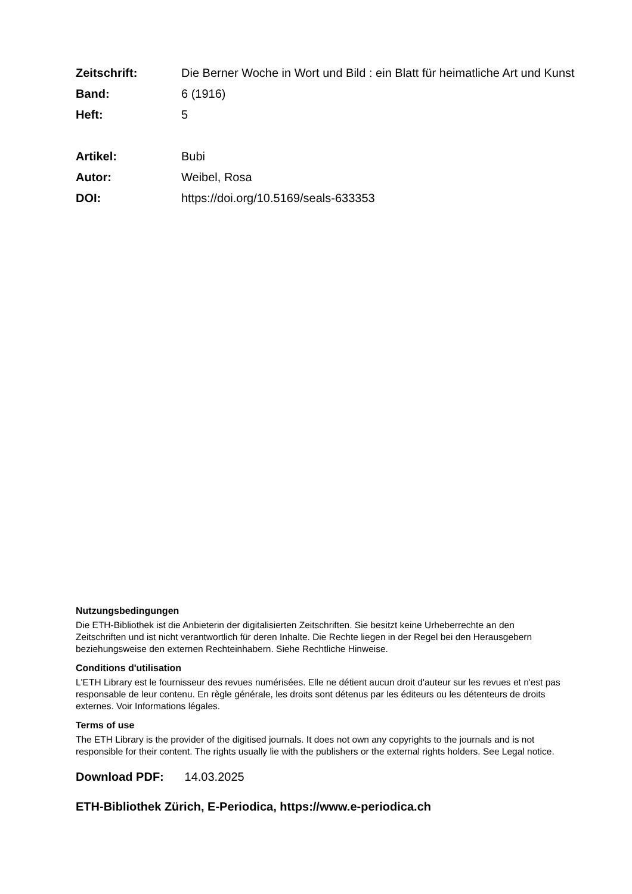Zeitschrift: Die Berner Woche in Wort und Bild : ein Blatt für heimatliche Art und Kunst
Band: 6 (1916)
Heft: 5
Artikel: Bubi
Autor: Weibel, Rosa
DOI: https://doi.org/10.5169/seals-633353
Nutzungsbedingungen
Die ETH-Bibliothek ist die Anbieterin der digitalisierten Zeitschriften. Sie besitzt keine Urheberrechte an den Zeitschriften und ist nicht verantwortlich für deren Inhalte. Die Rechte liegen in der Regel bei den Herausgebern beziehungsweise den externen Rechteinhabern. Siehe Rechtliche Hinweise.
Conditions d'utilisation
L'ETH Library est le fournisseur des revues numérisées. Elle ne détient aucun droit d'auteur sur les revues et n'est pas responsable de leur contenu. En règle générale, les droits sont détenus par les éditeurs ou les détenteurs de droits externes. Voir Informations légales.
Terms of use
The ETH Library is the provider of the digitised journals. It does not own any copyrights to the journals and is not responsible for their content. The rights usually lie with the publishers or the external rights holders. See Legal notice.
Download PDF: 14.03.2025
ETH-Bibliothek Zürich, E-Periodica, https://www.e-periodica.ch